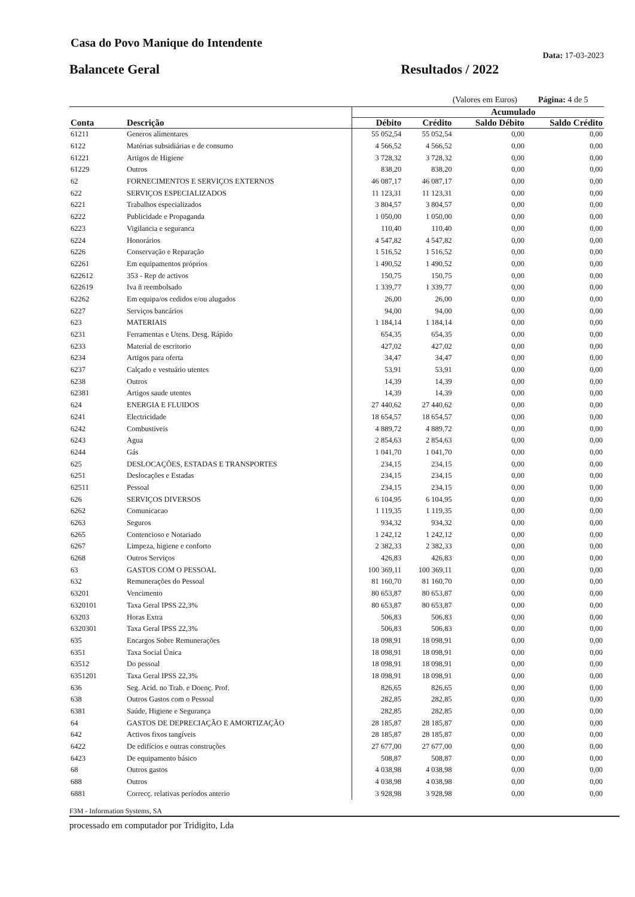Casa do Povo Manique do Intendente
Balancete Geral Resultados / 2022 Data: 17-03-2023
(Valores em Euros) Página: 4 de 5
| | | Acumulado | | | |
| --- | --- | --- | --- | --- | --- |
| Conta | Descrição | Débito | Crédito | Saldo Débito | Saldo Crédito |
| 61211 | Generos alimentares | 55 052,54 | 55 052,54 | 0,00 | 0,00 |
| 6122 | Matérias subsidiárias e de consumo | 4 566,52 | 4 566,52 | 0,00 | 0,00 |
| 61221 | Artigos de Higiene | 3 728,32 | 3 728,32 | 0,00 | 0,00 |
| 61229 | Outros | 838,20 | 838,20 | 0,00 | 0,00 |
| 62 | FORNECIMENTOS E SERVIÇOS EXTERNOS | 46 087,17 | 46 087,17 | 0,00 | 0,00 |
| 622 | SERVIÇOS ESPECIALIZADOS | 11 123,31 | 11 123,31 | 0,00 | 0,00 |
| 6221 | Trabalhos especializados | 3 804,57 | 3 804,57 | 0,00 | 0,00 |
| 6222 | Publicidade e Propaganda | 1 050,00 | 1 050,00 | 0,00 | 0,00 |
| 6223 | Vigilancia e seguranca | 110,40 | 110,40 | 0,00 | 0,00 |
| 6224 | Honorários | 4 547,82 | 4 547,82 | 0,00 | 0,00 |
| 6226 | Conservação e Reparação | 1 516,52 | 1 516,52 | 0,00 | 0,00 |
| 62261 | Em equipamentos próprios | 1 490,52 | 1 490,52 | 0,00 | 0,00 |
| 622612 | 353 - Rep de activos | 150,75 | 150,75 | 0,00 | 0,00 |
| 622619 | Iva ñ reembolsado | 1 339,77 | 1 339,77 | 0,00 | 0,00 |
| 62262 | Em equipa/os cedidos e/ou alugados | 26,00 | 26,00 | 0,00 | 0,00 |
| 6227 | Serviços bancários | 94,00 | 94,00 | 0,00 | 0,00 |
| 623 | MATERIAIS | 1 184,14 | 1 184,14 | 0,00 | 0,00 |
| 6231 | Ferramentas e Utens. Desg. Rápido | 654,35 | 654,35 | 0,00 | 0,00 |
| 6233 | Material de escritorio | 427,02 | 427,02 | 0,00 | 0,00 |
| 6234 | Artigos para oferta | 34,47 | 34,47 | 0,00 | 0,00 |
| 6237 | Calçado e vestuário utentes | 53,91 | 53,91 | 0,00 | 0,00 |
| 6238 | Outros | 14,39 | 14,39 | 0,00 | 0,00 |
| 62381 | Artigos saude utentes | 14,39 | 14,39 | 0,00 | 0,00 |
| 624 | ENERGIA E FLUIDOS | 27 440,62 | 27 440,62 | 0,00 | 0,00 |
| 6241 | Electricidade | 18 654,57 | 18 654,57 | 0,00 | 0,00 |
| 6242 | Combustiveis | 4 889,72 | 4 889,72 | 0,00 | 0,00 |
| 6243 | Agua | 2 854,63 | 2 854,63 | 0,00 | 0,00 |
| 6244 | Gás | 1 041,70 | 1 041,70 | 0,00 | 0,00 |
| 625 | DESLOCAÇÕES, ESTADAS E TRANSPORTES | 234,15 | 234,15 | 0,00 | 0,00 |
| 6251 | Deslocações e Estadas | 234,15 | 234,15 | 0,00 | 0,00 |
| 62511 | Pessoal | 234,15 | 234,15 | 0,00 | 0,00 |
| 626 | SERVIÇOS DIVERSOS | 6 104,95 | 6 104,95 | 0,00 | 0,00 |
| 6262 | Comunicacao | 1 119,35 | 1 119,35 | 0,00 | 0,00 |
| 6263 | Seguros | 934,32 | 934,32 | 0,00 | 0,00 |
| 6265 | Contencioso e Notariado | 1 242,12 | 1 242,12 | 0,00 | 0,00 |
| 6267 | Limpeza, higiene e conforto | 2 382,33 | 2 382,33 | 0,00 | 0,00 |
| 6268 | Outros Serviços | 426,83 | 426,83 | 0,00 | 0,00 |
| 63 | GASTOS COM O PESSOAL | 100 369,11 | 100 369,11 | 0,00 | 0,00 |
| 632 | Remunerações do Pessoal | 81 160,70 | 81 160,70 | 0,00 | 0,00 |
| 63201 | Vencimento | 80 653,87 | 80 653,87 | 0,00 | 0,00 |
| 6320101 | Taxa Geral IPSS 22,3% | 80 653,87 | 80 653,87 | 0,00 | 0,00 |
| 63203 | Horas Extra | 506,83 | 506,83 | 0,00 | 0,00 |
| 6320301 | Taxa Geral IPSS 22,3% | 506,83 | 506,83 | 0,00 | 0,00 |
| 635 | Encargos Sobre Remunerações | 18 098,91 | 18 098,91 | 0,00 | 0,00 |
| 6351 | Taxa Social Única | 18 098,91 | 18 098,91 | 0,00 | 0,00 |
| 63512 | Do pessoal | 18 098,91 | 18 098,91 | 0,00 | 0,00 |
| 6351201 | Taxa Geral IPSS 22,3% | 18 098,91 | 18 098,91 | 0,00 | 0,00 |
| 636 | Seg. Acid. no Trab. e Doenç. Prof. | 826,65 | 826,65 | 0,00 | 0,00 |
| 638 | Outros Gastos com o Pessoal | 282,85 | 282,85 | 0,00 | 0,00 |
| 6381 | Saúde, Higiene e Segurança | 282,85 | 282,85 | 0,00 | 0,00 |
| 64 | GASTOS DE DEPRECIAÇÃO E AMORTIZAÇÃO | 28 185,87 | 28 185,87 | 0,00 | 0,00 |
| 642 | Activos fixos tangíveis | 28 185,87 | 28 185,87 | 0,00 | 0,00 |
| 6422 | De edifícios e outras construções | 27 677,00 | 27 677,00 | 0,00 | 0,00 |
| 6423 | De equipamento básico | 508,87 | 508,87 | 0,00 | 0,00 |
| 68 | Outros gastos | 4 038,98 | 4 038,98 | 0,00 | 0,00 |
| 688 | Outros | 4 038,98 | 4 038,98 | 0,00 | 0,00 |
| 6881 | Correcç. relativas períodos anterio | 3 928,98 | 3 928,98 | 0,00 | 0,00 |
F3M - Information Systems, SA
processado em computador por Tridigito, Lda